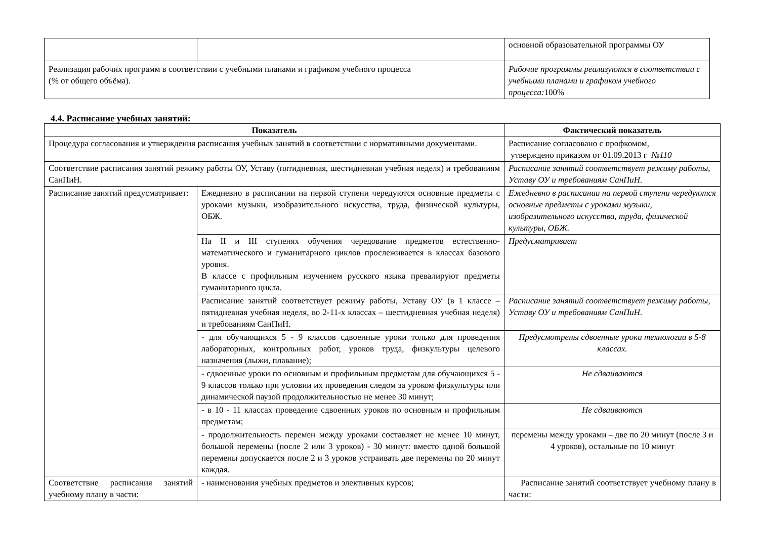| | | основной образовательной программы ОУ |
| Реализация рабочих программ в соответствии с учебными планами и графиком учебного процесса (% от общего объёма). | | Рабочие программы реализуются в соответствии с учебными планами и графиком учебного процесса: 100% |
4.4. Расписание учебных занятий:
| Показатель | | Фактический показатель |
| --- | --- | --- |
| Процедура согласования и утверждения расписания учебных занятий в соответствии с нормативными документами. | | Расписание согласовано с профкомом, утверждено приказом от 01.09.2013 г №110 |
| Соответствие расписания занятий режиму работы ОУ, Уставу (пятидневная, шестидневная учебная неделя) и требованиям СанПиН. | | Расписание занятий соответствует режиму работы, Уставу ОУ и требованиям СанПиН. |
| Расписание занятий предусматривает: | Ежедневно в расписании на первой ступени чередуются основные предметы с уроками музыки, изобразительного искусства, труда, физической культуры, ОБЖ. | Ежедневно в расписании на первой ступени чередуются основные предметы с уроками музыки, изобразительного искусства, труда, физической культуры, ОБЖ. |
| | На II и III ступенях обучения чередование предметов естественно-математического и гуманитарного циклов прослеживается в классах базового уровня. В классе с профильным изучением русского языка превалируют предметы гуманитарного цикла. | Предусматривает |
| | Расписание занятий соответствует режиму работы, Уставу ОУ (в 1 классе – пятидневная учебная неделя, во 2-11-х классах – шестидневная учебная неделя) и требованиям СанПиН. | Расписание занятий соответствует режиму работы, Уставу ОУ и требованиям СанПиН. |
| | - для обучающихся 5 - 9 классов сдвоенные уроки только для проведения лабораторных, контрольных работ, уроков труда, физкультуры целевого назначения (лыжи, плавание); | Предусмотрены сдвоенные уроки технологии в 5-8 классах. |
| | - сдвоенные уроки по основным и профильным предметам для обучающихся 5 - 9 классов только при условии их проведения следом за уроком физкультуры или динамической паузой продолжительностью не менее 30 минут; | Не сдваиваются |
| | - в 10 - 11 классах проведение сдвоенных уроков по основным и профильным предметам; | Не сдваиваются |
| | - продолжительность перемен между уроками составляет не менее 10 минут, большой перемены (после 2 или 3 уроков) - 30 минут: вместо одной большой перемены допускается после 2 и 3 уроков устраивать две перемены по 20 минут каждая. | перемены между уроками – две по 20 минут (после 3 и 4 уроков), остальные по 10 минут |
| Соответствие расписания занятий учебному плану в части: | - наименования учебных предметов и элективных курсов; | Расписание занятий соответствует учебному плану в части: |